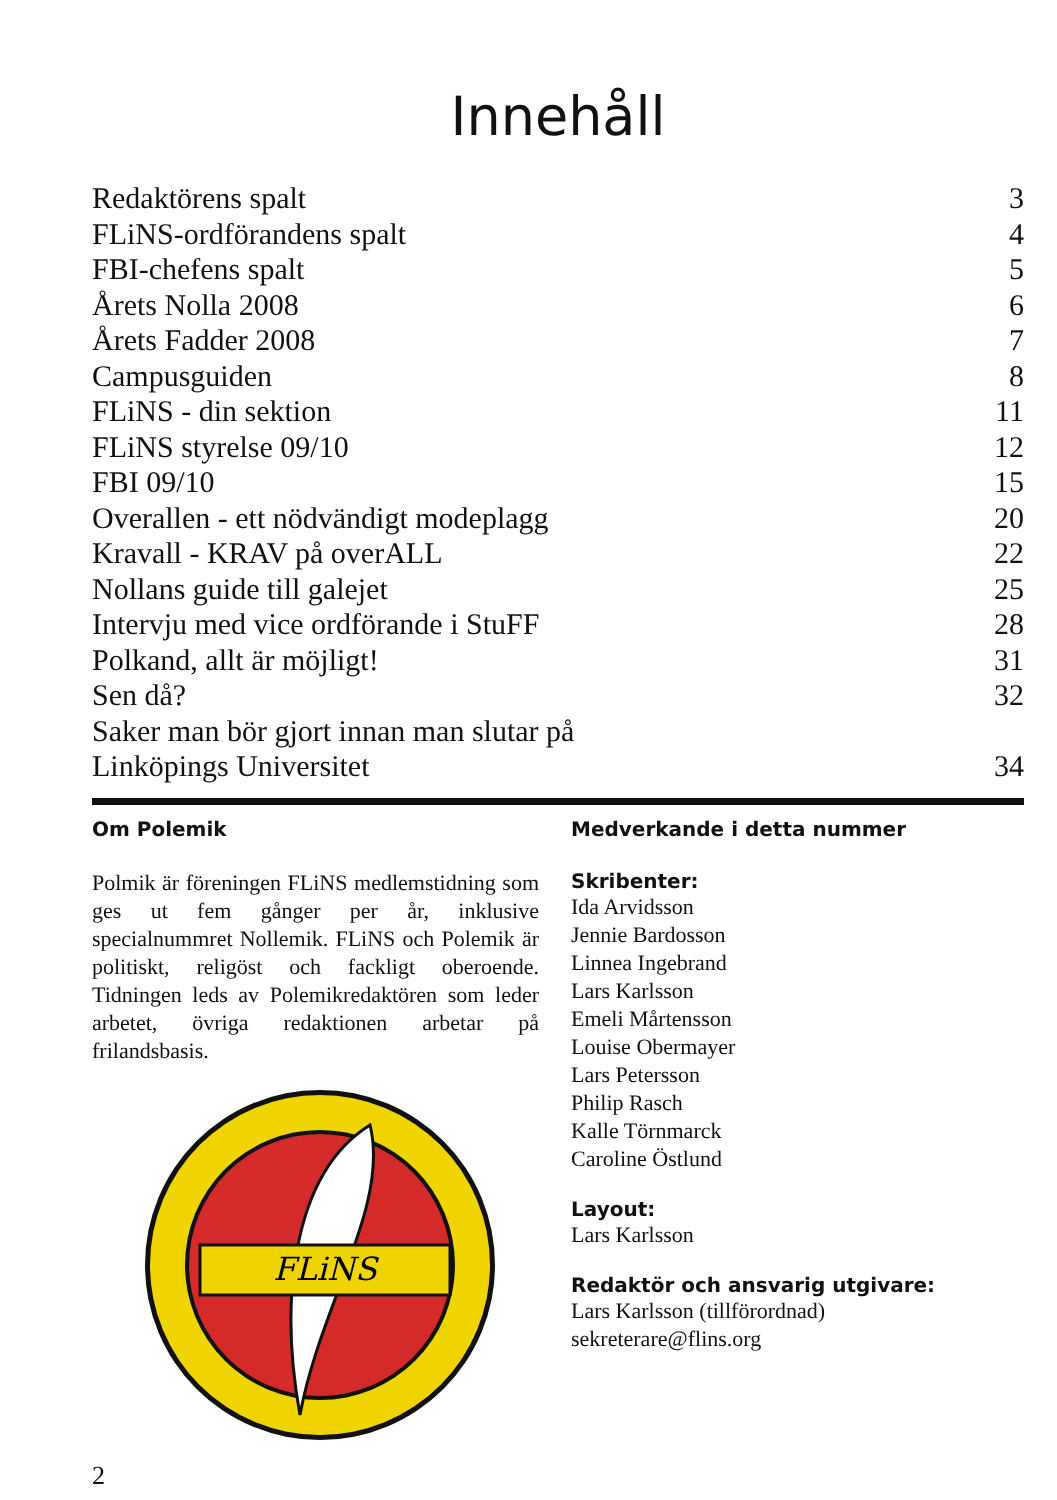Innehåll
| Redaktörens spalt | 3 |
| FLiNS-ordförandens spalt | 4 |
| FBI-chefens spalt | 5 |
| Årets Nolla 2008 | 6 |
| Årets Fadder 2008 | 7 |
| Campusguiden | 8 |
| FLiNS - din sektion | 11 |
| FLiNS styrelse 09/10 | 12 |
| FBI 09/10 | 15 |
| Overallen - ett nödvändigt modeplagg | 20 |
| Kravall - KRAV på overALL | 22 |
| Nollans guide till galejet | 25 |
| Intervju med vice ordförande i StuFF | 28 |
| Polkand, allt är möjligt! | 31 |
| Sen då? | 32 |
| Saker man bör gjort innan man slutar på Linköpings Universitet | 34 |
Om Polemik
Polmik är föreningen FLiNS medlemstidning som ges ut fem gånger per år, inklusive specialnummret Nollemik. FLiNS och Polemik är politiskt, religöst och fackligt oberoende. Tidningen leds av Polemikredaktören som leder arbetet, övriga redaktionen arbetar på frilandsbasis.
FLiNS
2
Medverkande i detta nummer
Skribenter:
Ida Arvidsson
Jennie Bardosson
Linnea Ingebrand
Lars Karlsson
Emeli Mårtensson
Louise Obermayer
Lars Petersson
Philip Rasch
Kalle Törnmarck
Caroline Östlund
Layout:
Lars Karlsson
Redaktör och ansvarig utgivare:
Lars Karlsson (tillförordnad)
sekreterare@flins.org